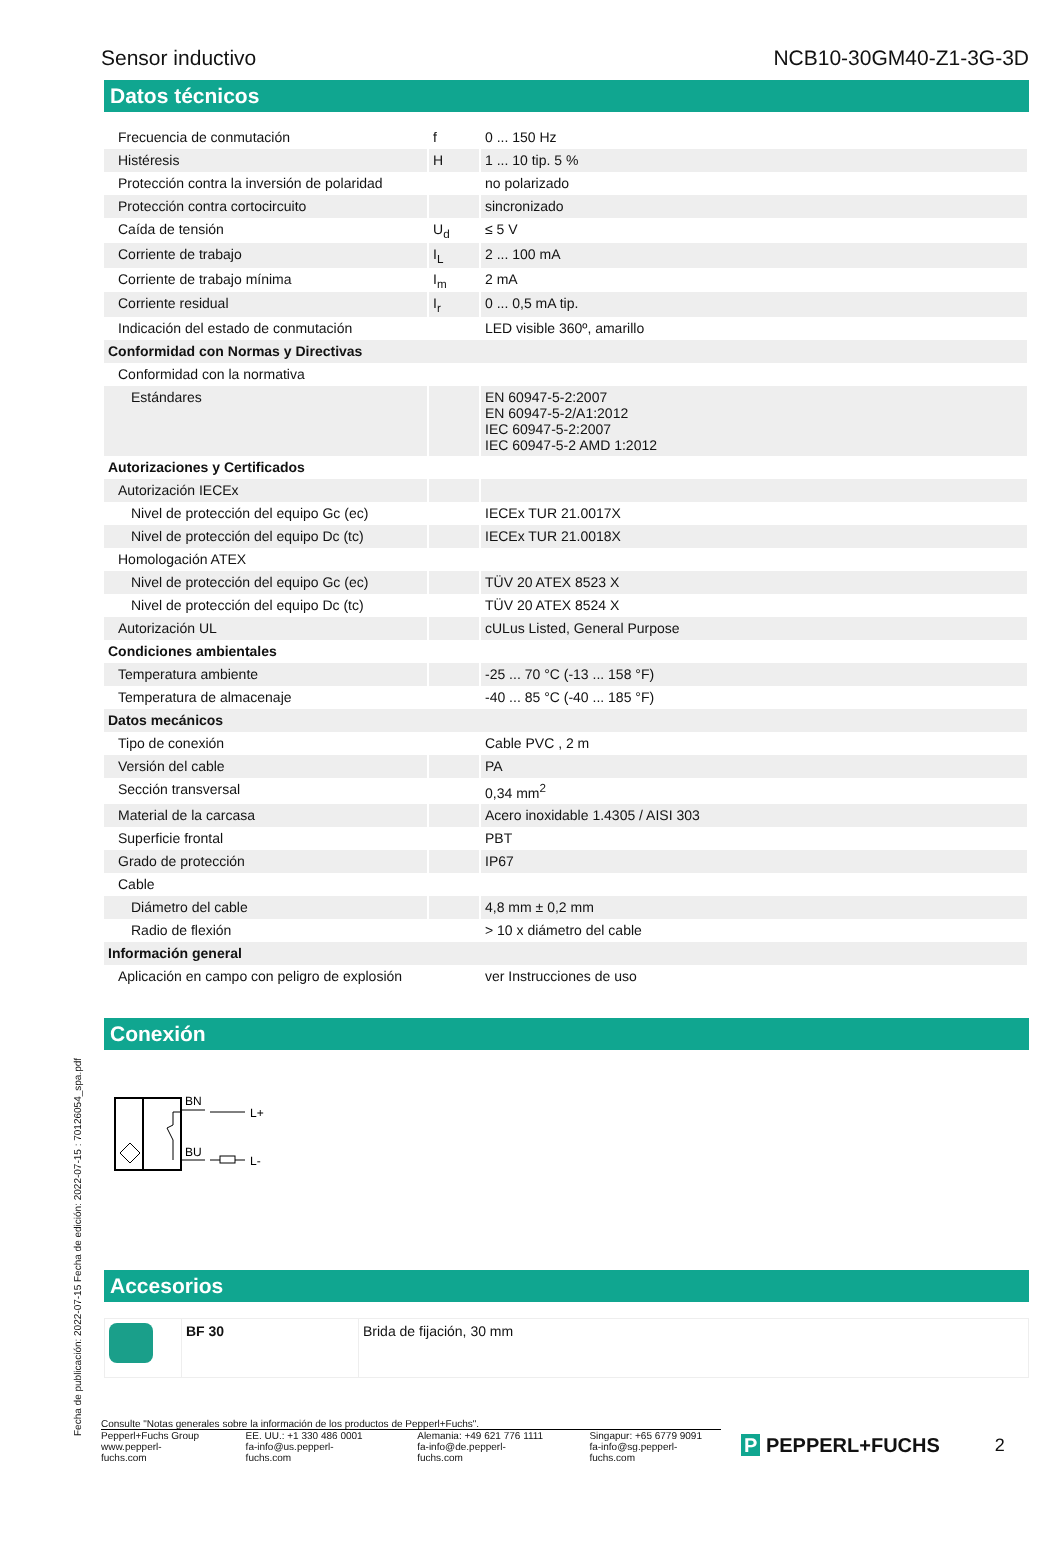Sensor inductivo NCB10-30GM40-Z1-3G-3D
Datos técnicos
| Frecuencia de conmutación | f | 0 ... 150 Hz |
| Histéresis | H | 1 ... 10 tip. 5 % |
| Protección contra la inversión de polaridad | | no polarizado |
| Protección contra cortocircuito | | sincronizado |
| Caída de tensión | U<sub>d</sub> | ≤ 5 V |
| Corriente de trabajo | I<sub>L</sub> | 2 ... 100 mA |
| Corriente de trabajo mínima | I<sub>m</sub> | 2 mA |
| Corriente residual | I<sub>r</sub> | 0 ... 0,5 mA tip. |
| Indicación del estado de conmutación | | LED visible 360º, amarillo |
| Conformidad con Normas y Directivas | | |
| Conformidad con la normativa | | |
| Estándares | | EN 60947-5-2:2007 EN 60947-5-2/A1:2012 IEC 60947-5-2:2007 IEC 60947-5-2 AMD 1:2012 |
| Autorizaciones y Certificados | | |
| Autorización IECEx | | |
| Nivel de protección del equipo Gc (ec) | | IECEx TUR 21.0017X |
| Nivel de protección del equipo Dc (tc) | | IECEx TUR 21.0018X |
| Homologación ATEX | | |
| Nivel de protección del equipo Gc (ec) | | TÜV 20 ATEX 8523 X |
| Nivel de protección del equipo Dc (tc) | | TÜV 20 ATEX 8524 X |
| Autorización UL | | cULus Listed, General Purpose |
| Condiciones ambientales | | |
| Temperatura ambiente | | -25 ... 70 °C (-13 ... 158 °F) |
| Temperatura de almacenaje | | -40 ... 85 °C (-40 ... 185 °F) |
| Datos mecánicos | | |
| Tipo de conexión | | Cable PVC , 2 m |
| Versión del cable | | PA |
| Sección transversal | | 0,34 mm<sup>2</sup> |
| Material de la carcasa | | Acero inoxidable 1.4305 / AISI 303 |
| Superficie frontal | | PBT |
| Grado de protección | | IP67 |
| Cable | | |
| Diámetro del cable | | 4,8 mm ± 0,2 mm |
| Radio de flexión | | > 10 x diámetro del cable |
| Información general | | |
| Aplicación en campo con peligro de explosión | | ver Instrucciones de uso |
Conexión
BN
BU
L+
L-
Accesorios
| | BF 30 | Brida de fijación, 30 mm |
Fecha de publicación: 2022-07-15 Fecha de edición: 2022-07-15 : 70126054_spa.pdf
Consulte "Notas generales sobre la información de los productos de Pepperl+Fuchs".
Pepperl+Fuchs Group
www.pepperl-fuchs.com EE. UU.: +1 330 486 0001
fa-info@us.pepperl-fuchs.com Alemania: +49 621 776 1111
fa-info@de.pepperl-fuchs.com Singapur: +65 6779 9091
fa-info@sg.pepperl-fuchs.com
P PEPPERL+FUCHS 2